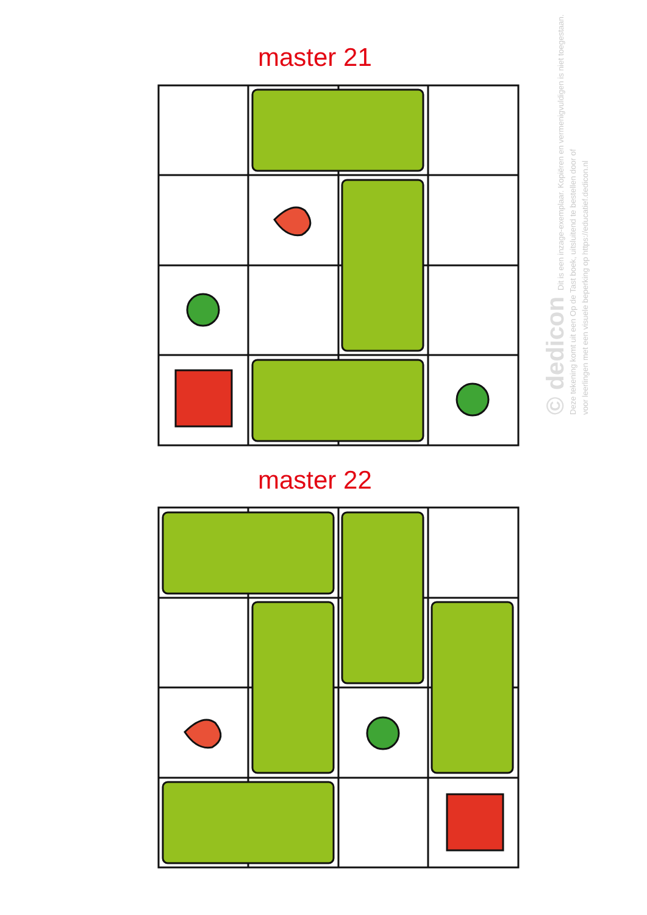master 21
master 22
© dedicon Dit is een inzage-exemplaar. Kopiëren en vermenigvuldigen is niet toegestaan.
Deze tekening komt uit een Op de Tast boek, uitsluitend te bestellen door of
voor leerlingen met een visuele beperking op https://educatief.dedicon.nl